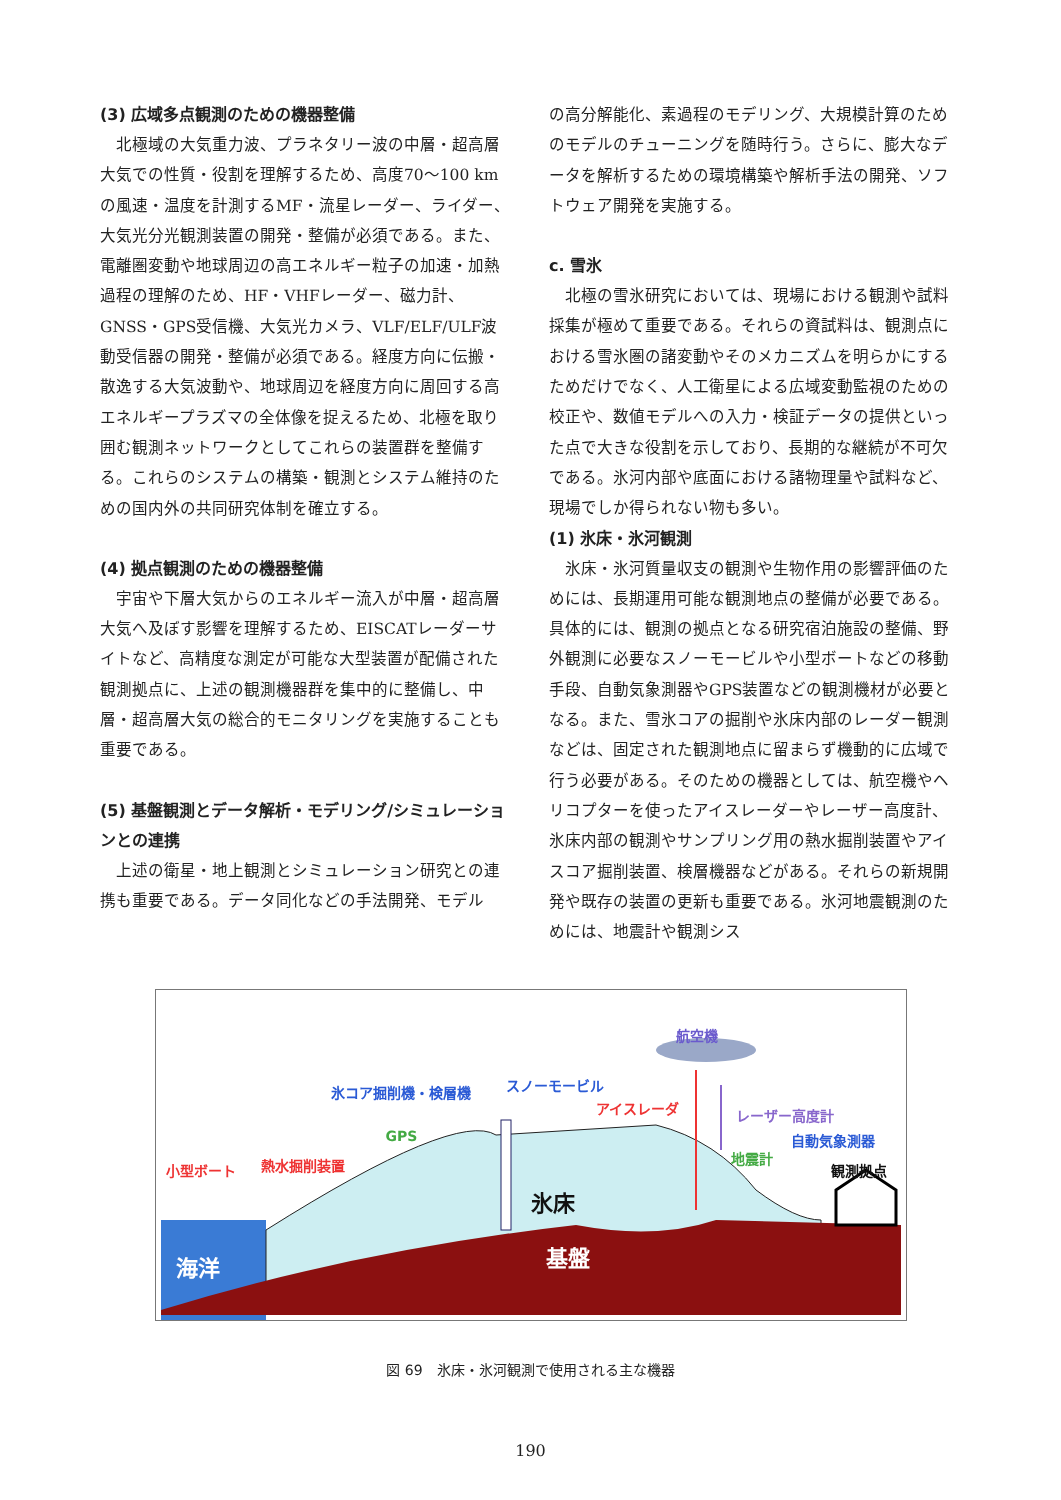(3) 広域多点観測のための機器整備
北極域の大気重力波、プラネタリー波の中層・超高層大気での性質・役割を理解するため、高度70～100 kmの風速・温度を計測するMF・流星レーダー、ライダー、大気光分光観測装置の開発・整備が必須である。また、電離圏変動や地球周辺の高エネルギー粒子の加速・加熱過程の理解のため、HF・VHFレーダー、磁力計、GNSS・GPS受信機、大気光カメラ、VLF/ELF/ULF波動受信器の開発・整備が必須である。経度方向に伝搬・散逸する大気波動や、地球周辺を経度方向に周回する高エネルギープラズマの全体像を捉えるため、北極を取り囲む観測ネットワークとしてこれらの装置群を整備する。これらのシステムの構築・観測とシステム維持のための国内外の共同研究体制を確立する。
(4) 拠点観測のための機器整備
宇宙や下層大気からのエネルギー流入が中層・超高層大気へ及ぼす影響を理解するため、EISCATレーダーサイトなど、高精度な測定が可能な大型装置が配備された観測拠点に、上述の観測機器群を集中的に整備し、中層・超高層大気の総合的モニタリングを実施することも重要である。
(5) 基盤観測とデータ解析・モデリング/シミュレーションとの連携
上述の衛星・地上観測とシミュレーション研究との連携も重要である。データ同化などの手法開発、モデル
の高分解能化、素過程のモデリング、大規模計算のためのモデルのチューニングを随時行う。さらに、膨大なデータを解析するための環境構築や解析手法の開発、ソフトウェア開発を実施する。
c. 雪氷
北極の雪氷研究においては、現場における観測や試料採集が極めて重要である。それらの資試料は、観測点における雪氷圏の諸変動やそのメカニズムを明らかにするためだけでなく、人工衛星による広域変動監視のための校正や、数値モデルへの入力・検証データの提供といった点で大きな役割を示しており、長期的な継続が不可欠である。氷河内部や底面における諸物理量や試料など、現場でしか得られない物も多い。
(1) 氷床・氷河観測
氷床・氷河質量収支の観測や生物作用の影響評価のためには、長期運用可能な観測地点の整備が必要である。具体的には、観測の拠点となる研究宿泊施設の整備、野外観測に必要なスノーモービルや小型ボートなどの移動手段、自動気象測器やGPS装置などの観測機材が必要となる。また、雪氷コアの掘削や氷床内部のレーダー観測などは、固定された観測地点に留まらず機動的に広域で行う必要がある。そのための機器としては、航空機やヘリコプターを使ったアイスレーダーやレーザー高度計、氷床内部の観測やサンプリング用の熱水掘削装置やアイスコア掘削装置、検層機器などがある。それらの新規開発や既存の装置の更新も重要である。氷河地震観測のためには、地震計や観測シス
航空機
氷コア掘削機・検層機 スノーモービル
アイスレーダ レーザー高度計
GPS 自動気象測器
地震計
小型ボート 熱水掘削装置 観測拠点
氷床
海洋 基盤
図 69　氷床・氷河観測で使用される主な機器
190